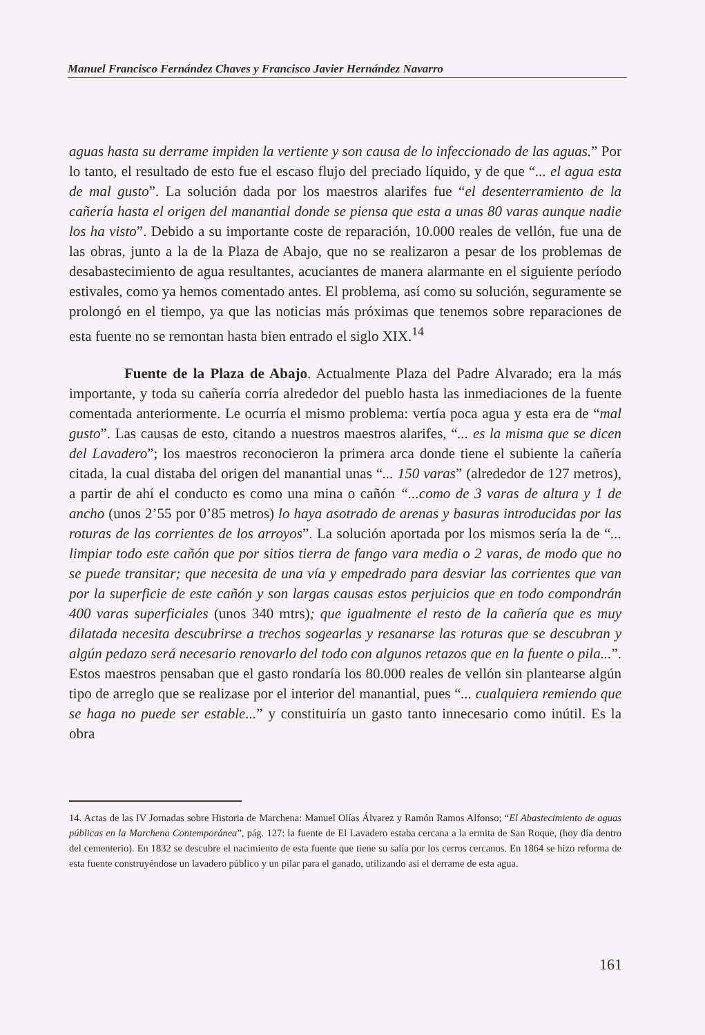Manuel Francisco Fernández Chaves y Francisco Javier Hernández Navarro
aguas hasta su derrame impiden la vertiente y son causa de lo infeccionado de las aguas.” Por lo tanto, el resultado de esto fue el escaso flujo del preciado líquido, y de que “... el agua esta de mal gusto”. La solución dada por los maestros alarifes fue “el desenterramiento de la cañería hasta el origen del manantial donde se piensa que esta a unas 80 varas aunque nadie los ha visto”. Debido a su importante coste de reparación, 10.000 reales de vellón, fue una de las obras, junto a la de la Plaza de Abajo, que no se realizaron a pesar de los problemas de desabastecimiento de agua resultantes, acuciantes de manera alarmante en el siguiente período estivales, como ya hemos comentado antes. El problema, así como su solución, seguramente se prolongó en el tiempo, ya que las noticias más próximas que tenemos sobre reparaciones de esta fuente no se remontan hasta bien entrado el siglo XIX.<sup>14</sup>
Fuente de la Plaza de Abajo. Actualmente Plaza del Padre Alvarado; era la más importante, y toda su cañería corría alrededor del pueblo hasta las inmediaciones de la fuente comentada anteriormente. Le ocurría el mismo problema: vertía poca agua y esta era de “mal gusto”. Las causas de esto, citando a nuestros maestros alarifes, “... es la misma que se dicen del Lavadero”; los maestros reconocieron la primera arca donde tiene el subiente la cañería citada, la cual distaba del origen del manantial unas “... 150 varas” (alrededor de 127 metros), a partir de ahí el conducto es como una mina o cañón “...como de 3 varas de altura y 1 de ancho (unos 2’55 por 0’85 metros) lo haya asotrado de arenas y basuras introducidas por las roturas de las corrientes de los arroyos”. La solución aportada por los mismos sería la de “... limpiar todo este cañón que por sitios tierra de fango vara media o 2 varas, de modo que no se puede transitar; que necesita de una vía y empedrado para desviar las corrientes que van por la superficie de este cañón y son largas causas estos perjuicios que en todo compondrán 400 varas superficiales (unos 340 mtrs); que igualmente el resto de la cañería que es muy dilatada necesita descubrirse a trechos sogearlas y resanarse las roturas que se descubran y algún pedazo será necesario renovarlo del todo con algunos retazos que en la fuente o pila...”. Estos maestros pensaban que el gasto rondaría los 80.000 reales de vellón sin plantearse algún tipo de arreglo que se realizase por el interior del manantial, pues “... cualquiera remiendo que se haga no puede ser estable...” y constituiría un gasto tanto innecesario como inútil. Es la obra
14. Actas de las IV Jornadas sobre Historia de Marchena: Manuel Olías Álvarez y Ramón Ramos Alfonso; “El Abastecimiento de aguas públicas en la Marchena Contemporánea”, pág. 127: la fuente de El Lavadero estaba cercana a la ermita de San Roque, (hoy día dentro del cementerio). En 1832 se descubre el nacimiento de esta fuente que tiene su salía por los cerros cercanos. En 1864 se hizo reforma de esta fuente construyéndose un lavadero público y un pilar para el ganado, utilizando así el derrame de esta agua.
161